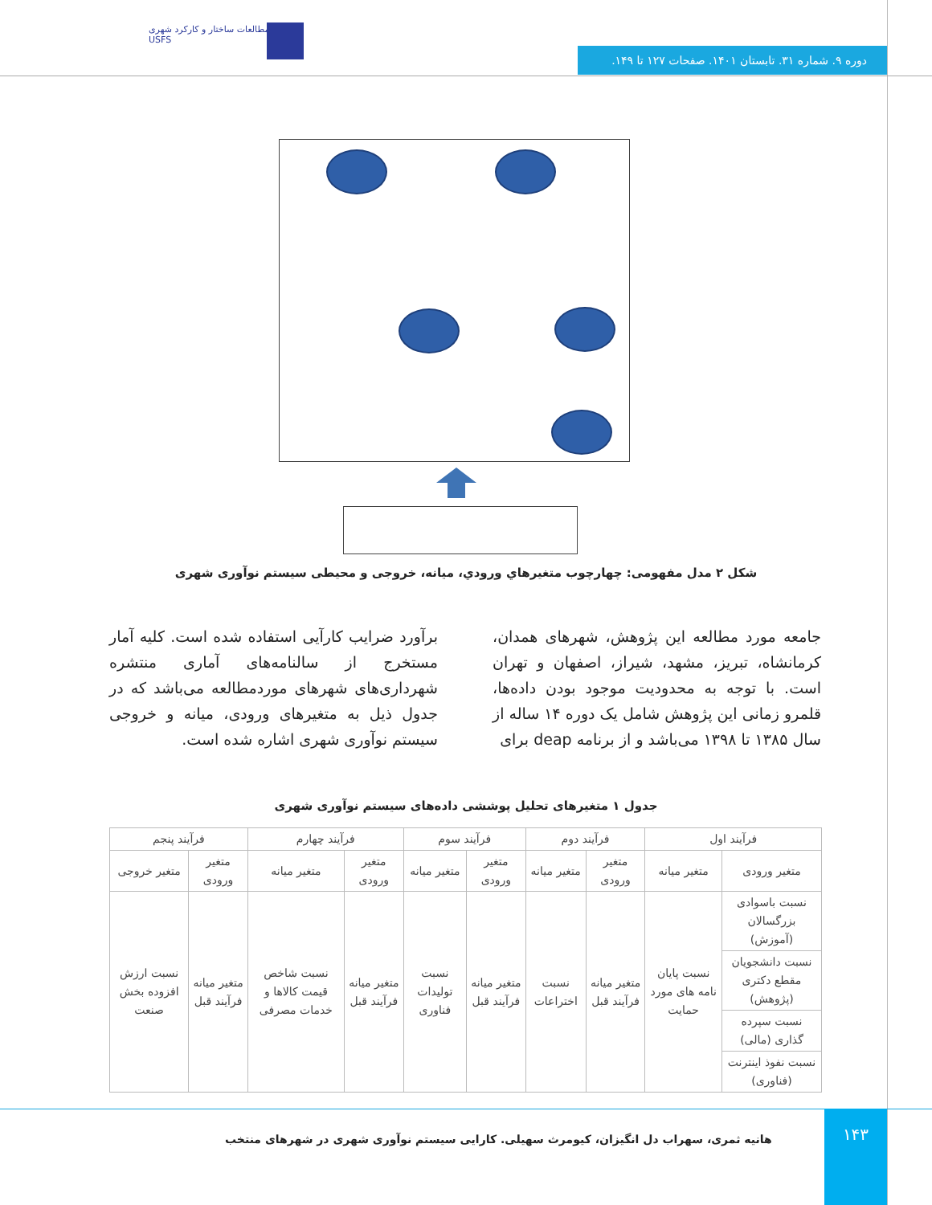دوره ۹. شماره ۳۱. تابستان ۱۴۰۱. صفحات ۱۲۷ تا ۱۴۹.
مطالعات ساختار و کارکرد شهری
USFS
شکل ۲ مدل مفهومی: چهارچوب متغیرهاي ورودي، میانه، خروجی و محیطی سیستم نوآوری شهری
جامعه مورد مطالعه این پژوهش، شهرهای همدان، کرمانشاه، تبریز، مشهد، شیراز، اصفهان و تهران است. با توجه به محدودیت موجود بودن داده‌ها، قلمرو زمانی این پژوهش شامل یک دوره ۱۴ ساله از سال ۱۳۸۵ تا ۱۳۹۸ می‌باشد و از برنامه deap برای
برآورد ضرایب کارآیی استفاده شده است. کلیه آمار مستخرج از سالنامه‌های آماری منتشره شهرداری‌های شهرهای موردمطالعه می‌باشد که در جدول ذیل به متغیرهای ورودی، میانه و خروجی سیستم نوآوری شهری اشاره شده است.
جدول ۱ متغیرهای تحلیل پوششی داده‌های سیستم نوآوری شهری
| فرآیند اول | | فرآیند دوم | | فرآیند سوم | | فرآیند چهارم | | فرآیند پنجم | |
| --- | --- | --- | --- | --- | --- | --- | --- | --- | --- |
| متغیر ورودی | متغیر میانه | متغیر ورودی | متغیر میانه | متغیر ورودی | متغیر میانه | متغیر ورودی | متغیر میانه | متغیر ورودی | متغیر خروجی |
| نسبت باسوادی بزرگسالان (آموزش) | نسبت پایان نامه های مورد حمایت | متغیر میانه فرآیند قبل | نسبت اختراعات | متغیر میانه فرآیند قبل | نسبت تولیدات فناوری | متغیر میانه فرآیند قبل | نسبت شاخص قیمت کالاها و خدمات مصرفی | متغیر میانه فرآیند قبل | نسبت ارزش افزوده بخش صنعت |
| نسبت دانشجویان مقطع دکتری (پژوهش) | | | | | | | | | |
| نسبت سپرده گذاری (مالی) | | | | | | | | | |
| نسبت نفوذ اینترنت (فناوری) | | | | | | | | | |
۱۴۳
هانیه ثمری، سهراب دل انگیزان، کیومرث سهیلی. کارایی سیستم نوآوری شهری در شهرهای منتخب